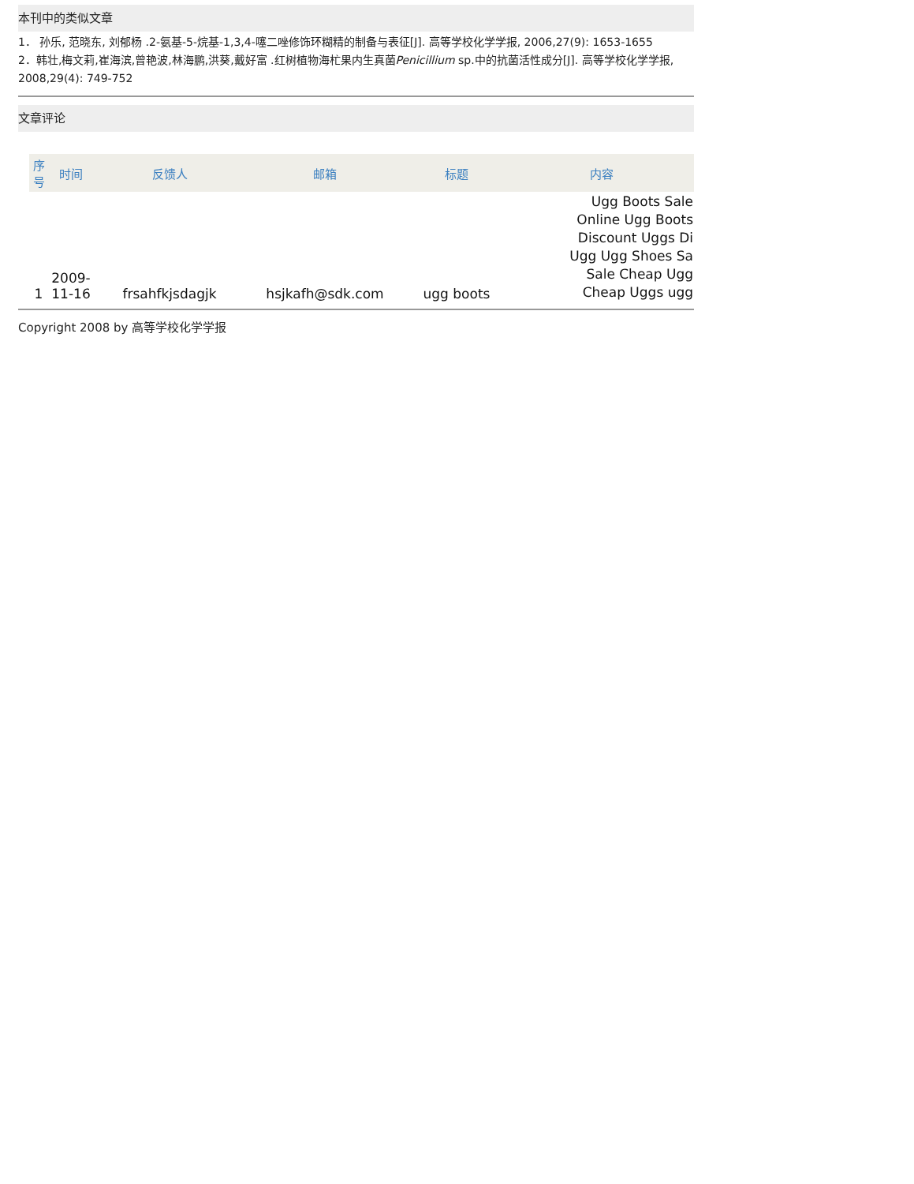本刊中的类似文章
1． 孙乐, 范晓东, 刘郁杨 .2-氨基-5-烷基-1,3,4-噻二唑修饰环糊精的制备与表征[J]. 高等学校化学学报, 2006,27(9): 1653-1655
2．韩壮,梅文莉,崔海滨,曾艳波,林海鹏,洪葵,戴好富 .红树植物海杧果内生真菌Penicillium sp.中的抗菌活性成分[J]. 高等学校化学学报, 2008,29(4): 749-752
文章评论
| 序号 | 时间 | 反馈人 | 邮箱 | 标题 | 内容 |
| --- | --- | --- | --- | --- | --- |
| 1 | 2009- 11-16 | frsahfkjsdagjk | hsjkafh@sdk.com | ugg boots | Ugg Boots Sale Online Ugg Boots Discount Uggs Di Ugg Ugg Shoes Sa Sale Cheap Ugg Cheap Uggs ugg |
Copyright 2008 by 高等学校化学学报